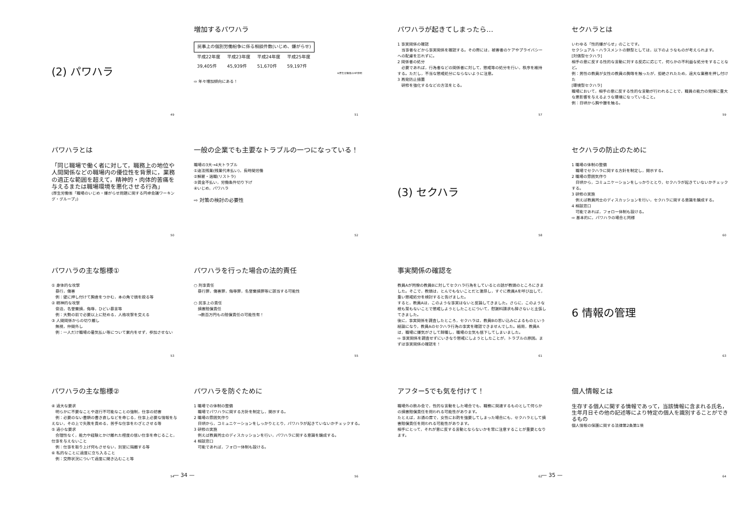(2) パワハラ
49
増加するパワハラ
| 民事上の個別労働紛争に係る相談件数(いじめ、嫌がらせ) | | | |
| 平成22年度 | 平成23年度 | 平成24年度 | 平成25年度 |
| 39,405件 | 45,939件 | 51,670件 | 59,197件 |
※厚生労働省のHP参照
⇨ 年々増加傾向にある！
51
パワハラとは
「同じ職場で働く者に対して，職務上の地位や人間関係などの職場内の優位性を背景に，業務の適正な範囲を超えて，精神的・肉体的苦痛を与えるまたは職場環境を悪化させる行為」
(厚生労働省「職場のいじめ・嫌がらせ問題に関する円卓会議ワーキング・グループ」)
50
一般の企業でも主要なトラブルの一つになっている！
職場の3大→4大トラブル
①違法残業(残業代未払い)，長時間労働
②解雇・退職(リストラ)
③賃金不払い，労働条件切り下げ
④いじめ，パワハラ
⇨ 対策の検討の必要性
52
パワハラの主な態様①
① 身体的な攻撃
　暴行，傷害
　例：壁に押し付けて胸倉をつかむ，本の角で頭を殴る等
② 精神的な攻撃
　脅迫，名誉棄損，侮辱，ひどい暴言等
　例：大勢の前で必要以上に貶める，人格攻撃を交える
③ 人間関係からの切り離し
　無視，仲間外し
　例：一人だけ職場の暑気払い等について案内をせず，参加させない
53
パワハラを行った場合の法的責任
○ 刑事責任
　暴行罪，傷害罪，侮辱罪，名誉棄損罪等に該当する可能性
○ 民事上の責任
　損害賠償責任
　→数百万円もの賠償責任の可能性有！
55
パワハラの主な態様②
④ 過大な要求
　明らかに不要なことや遂行不可能なことの強制，仕事の妨害
　例：必要のない書類の書き直しなどを命じる，仕事上必要な情報を与えない，その上で失敗を責める，苦手な仕事をわざとさせる等
⑤ 過小な要求
　合理性なく，能力や経験とかけ離れた程度の低い仕事を命じること，仕事を与えないこと
　例：仕事を取り上げ何もさせない，別室に隔離する等
⑥ 私的なことに過度に立ち入ること
　例：交際状況について過度に聞き込むこと等
54
パワハラを防ぐために
1 職場での体制の整備
　職場でパワハラに関する方針を制定し，開示する。
2 職場の雰囲気作り
　日頃から，コミュニケーションをしっかりととり，パワハラが起きていないかチェックする。
3 研修の実施
　例えば教員同士のディスカッションを行い，パワハラに関する意識を醸成する。
4 相談窓口
　可能であれば，フォロー体制も設ける。
56
— 34 —
パワハラが起きてしまったら…
1 事実関係の確認
　当事者などから事実関係を確認する。その際には，被害者のケアやプライバシーへの配慮を忘れずに。
2 関係者の処分
　必要であれば，行為者などの関係者に対して，懲戒等の処分を行い，秩序を維持する。ただし，不当な懲戒処分にならないように注意。
3 再発防止措置
　研修を強化するなどの方法をとる。
57
セクハラとは
いわゆる「性的嫌がらせ」のことです。
セクシュアル・ハラスメントの類型としては，以下のようなものが考えられます。
[対価型セクハラ]
相手の意に反する性的な言動に対する反応に応じて，何らかの不利益な処分をすることなど。
例：男性の教員が女性の教員の胸等を触ったが，拒絶されたため，過大な業務を押し付けた
[環境型セクハラ]
職場において，相手の意に反する性的な言動が行われることで，職員の能力の発揮に重大な悪影響を与えるような環境になっていること。
例：日頃から胸や腰を触る。
59
(3) セクハラ
58
セクハラの防止のために
1 職場の体制の整備
　職場でセクハラに関する方針を制定し，開示する。
2 職場の雰囲気作り
　日頃から，コミュニケーションをしっかりととり，セクハラが起きていないかチェックする。
3 研修の実施
　例えば教員同士のディスカッションを行い，セクハラに関する意識を醸成する。
4 相談窓口
　可能であれば，フォロー体制も設ける。
⇨ 基本的に，パワハラの場合と同様
60
事実関係の確認を
教員Aが同僚の教員Bに対してセクハラ行為をしているとの話が教頭のところにきました。そこで，教頭は，とんでもないことだと激昂し，すぐに教員Aを呼び出して，重い懲戒処分を検討すると告げました。
すると，教員Aは，このような事実はないと反論してきました。さらに，このような根も葉もないことで懲戒しようとしたことについて，慰謝料請求も辞さないと主張してきました。
後に，事実関係を調査したところ，セクハラは，教員Bの思い込みによるものという結論になり，教員Aのセクハラ行為の事実を確認できませんでした。結局，教員Aは，職場に嫌気がさして辞職し，職場の士気も低下してしまいました。
⇨ 事実関係を調査せずにいきなり懲戒にしようとしたことが，トラブルの原因。まずは事実関係の確認を！
61
6 情報の管理
63
アフター5でも気を付けて！
職場外の飲み会で，性的な言動をした場合でも，職務に関連するものとして何らかの損害賠償責任を問われる可能性があります。
たとえば，お酒の席で，女性にお酌を強要してしまった場合にも，セクハラとして損害賠償責任を問われる可能性があります。
相手にとって，それが意に反する言動とならないかを常に注意することが重要となります。
62
個人情報とは
生存する個人に関する情報であって，当該情報に含まれる氏名，生年月日その他の記述等により特定の個人を識別することができるもの
個人情報の保護に関する法律第2条第1項
64
— 35 —